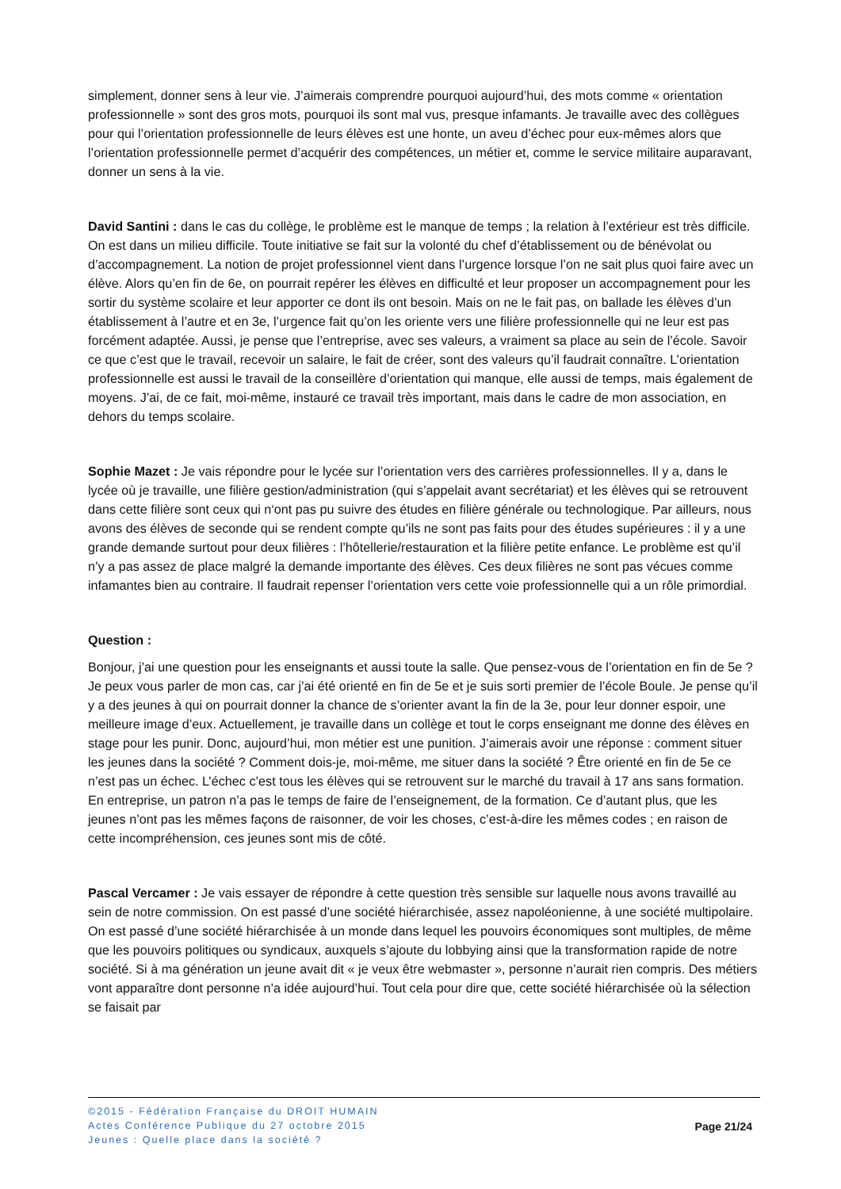simplement, donner sens à leur vie. J’aimerais comprendre pourquoi aujourd’hui, des mots comme « orientation professionnelle » sont des gros mots, pourquoi ils sont mal vus, presque infamants. Je travaille avec des collègues pour qui l’orientation professionnelle de leurs élèves est une honte, un aveu d’échec pour eux-mêmes alors que l’orientation professionnelle permet d’acquérir des compétences, un métier et, comme le service militaire auparavant, donner un sens à la vie.
David Santini : dans le cas du collège, le problème est le manque de temps ; la relation à l’extérieur est très difficile. On est dans un milieu difficile. Toute initiative se fait sur la volonté du chef d’établissement ou de bénévolat ou d’accompagnement. La notion de projet professionnel vient dans l’urgence lorsque l’on ne sait plus quoi faire avec un élève. Alors qu’en fin de 6e, on pourrait repérer les élèves en difficulté et leur proposer un accompagnement pour les sortir du système scolaire et leur apporter ce dont ils ont besoin. Mais on ne le fait pas, on ballade les élèves d’un établissement à l’autre et en 3e, l’urgence fait qu’on les oriente vers une filière professionnelle qui ne leur est pas forcément adaptée. Aussi, je pense que l’entreprise, avec ses valeurs, a vraiment sa place au sein de l’école. Savoir ce que c’est que le travail, recevoir un salaire, le fait de créer, sont des valeurs qu’il faudrait connaître. L’orientation professionnelle est aussi le travail de la conseillère d’orientation qui manque, elle aussi de temps, mais également de moyens. J’ai, de ce fait, moi-même, instauré ce travail très important, mais dans le cadre de mon association, en dehors du temps scolaire.
Sophie Mazet : Je vais répondre pour le lycée sur l’orientation vers des carrières professionnelles. Il y a, dans le lycée où je travaille, une filière gestion/administration (qui s’appelait avant secrétariat) et les élèves qui se retrouvent dans cette filière sont ceux qui n‘ont pas pu suivre des études en filière générale ou technologique. Par ailleurs, nous avons des élèves de seconde qui se rendent compte qu’ils ne sont pas faits pour des études supérieures : il y a une grande demande surtout pour deux filières : l’hôtellerie/restauration et la filière petite enfance. Le problème est qu’il n’y a pas assez de place malgré la demande importante des élèves. Ces deux filières ne sont pas vécues comme infamantes bien au contraire. Il faudrait repenser l’orientation vers cette voie professionnelle qui a un rôle primordial.
Question :
Bonjour, j’ai une question pour les enseignants et aussi toute la salle. Que pensez-vous de l’orientation en fin de 5e ? Je peux vous parler de mon cas, car j’ai été orienté en fin de 5e et je suis sorti premier de l’école Boule. Je pense qu’il y a des jeunes à qui on pourrait donner la chance de s’orienter avant la fin de la 3e, pour leur donner espoir, une meilleure image d’eux. Actuellement, je travaille dans un collège et tout le corps enseignant me donne des élèves en stage pour les punir. Donc, aujourd’hui, mon métier est une punition. J’aimerais avoir une réponse : comment situer les jeunes dans la société ? Comment dois-je, moi-même, me situer dans la société ? Être orienté en fin de 5e ce n’est pas un échec. L’échec c’est tous les élèves qui se retrouvent sur le marché du travail à 17 ans sans formation. En entreprise, un patron n’a pas le temps de faire de l’enseignement, de la formation. Ce d’autant plus, que les jeunes n’ont pas les mêmes façons de raisonner, de voir les choses, c’est-à-dire les mêmes codes ; en raison de cette incompréhension, ces jeunes sont mis de côté.
Pascal Vercamer : Je vais essayer de répondre à cette question très sensible sur laquelle nous avons travaillé au sein de notre commission. On est passé d’une société hiérarchisée, assez napoléonienne, à une société multipolaire. On est passé d’une société hiérarchisée à un monde dans lequel les pouvoirs économiques sont multiples, de même que les pouvoirs politiques ou syndicaux, auxquels s’ajoute du lobbying ainsi que la transformation rapide de notre société. Si à ma génération un jeune avait dit « je veux être webmaster », personne n’aurait rien compris. Des métiers vont apparaître dont personne n’a idée aujourd’hui. Tout cela pour dire que, cette société hiérarchisée où la sélection se faisait par
©2015 - Fédération Française du DROIT HUMAIN
Actes Conférence Publique du 27 octobre 2015
Jeunes : Quelle place dans la société ?
Page 21/24